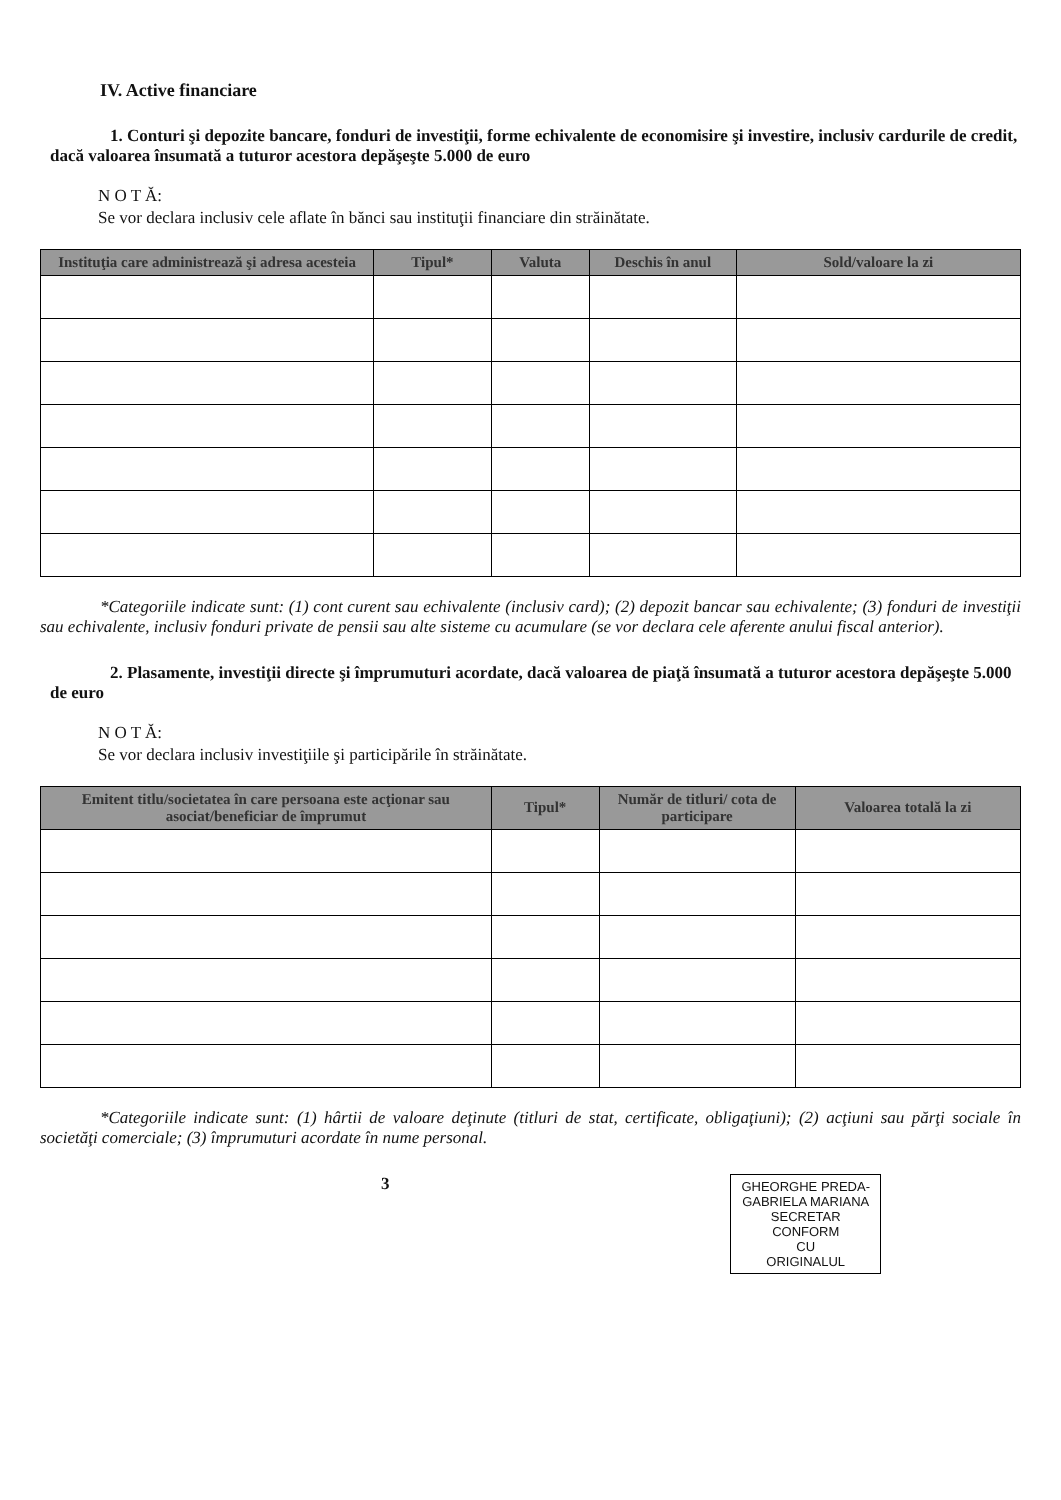IV. Active financiare
1. Conturi şi depozite bancare, fonduri de investiţii, forme echivalente de economisire şi investire, inclusiv cardurile de credit, dacă valoarea însumată a tuturor acestora depăşeşte 5.000 de euro
N O T Ă:
Se vor declara inclusiv cele aflate în bănci sau instituţii financiare din străinătate.
| Instituţia care administrează şi adresa acesteia | Tipul* | Valuta | Deschis în anul | Sold/valoare la zi |
| --- | --- | --- | --- | --- |
*Categoriile indicate sunt: (1) cont curent sau echivalente (inclusiv card); (2) depozit bancar sau echivalente; (3) fonduri de investiţii sau echivalente, inclusiv fonduri private de pensii sau alte sisteme cu acumulare (se vor declara cele aferente anului fiscal anterior).
2. Plasamente, investiţii directe şi împrumuturi acordate, dacă valoarea de piaţă însumată a tuturor acestora depăşeşte 5.000 de euro
N O T Ă:
Se vor declara inclusiv investiţiile şi participările în străinătate.
| Emitent titlu/societatea în care persoana este acţionar sau asociat/beneficiar de împrumut | Tipul* | Număr de titluri/ cota de participare | Valoarea totală la zi |
| --- | --- | --- | --- |
*Categoriile indicate sunt: (1) hârtii de valoare deţinute (titluri de stat, certificate, obligaţiuni); (2) acţiuni sau părţi sociale în societăţi comerciale; (3) împrumuturi acordate în nume personal.
GHEORGHE PREDA-
GABRIELA MARIANA
SECRETAR
CONFORM
CU
ORIGINALUL
3